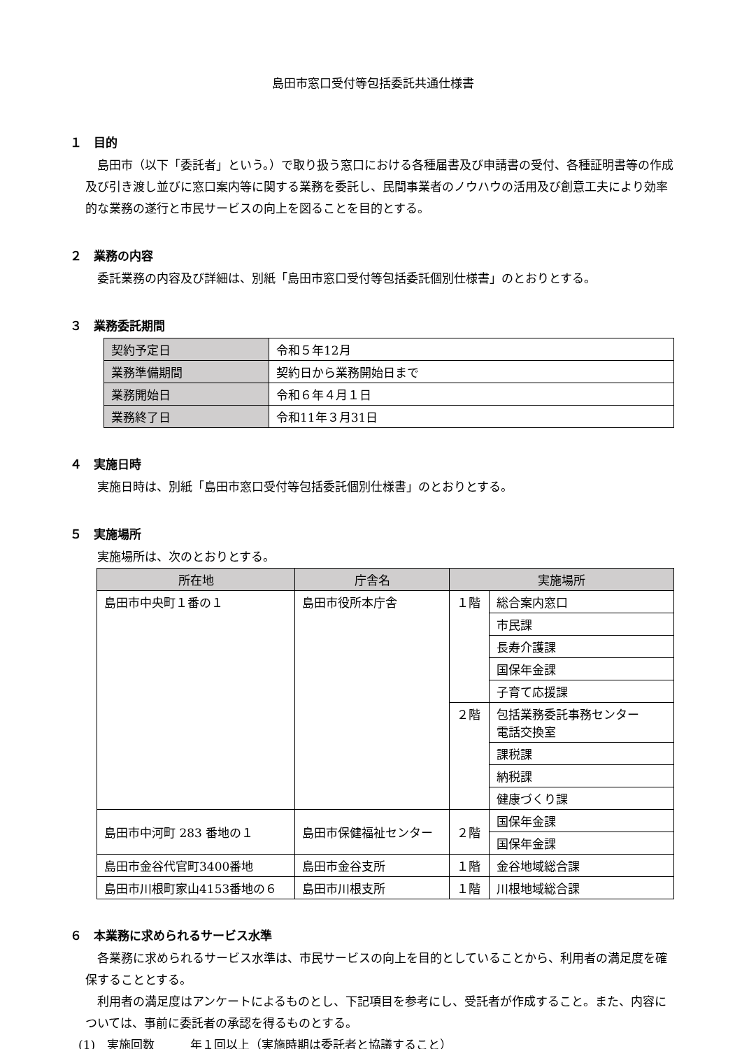島田市窓口受付等包括委託共通仕様書
１　目的
島田市（以下「委託者」という。）で取り扱う窓口における各種届書及び申請書の受付、各種証明書等の作成及び引き渡し並びに窓口案内等に関する業務を委託し、民間事業者のノウハウの活用及び創意工夫により効率的な業務の遂行と市民サービスの向上を図ることを目的とする。
２　業務の内容
委託業務の内容及び詳細は、別紙「島田市窓口受付等包括委託個別仕様書」のとおりとする。
３　業務委託期間
| 契約予定日 | 令和５年12月 |
| 業務準備期間 | 契約日から業務開始日まで |
| 業務開始日 | 令和６年４月１日 |
| 業務終了日 | 令和11年３月31日 |
４　実施日時
実施日時は、別紙「島田市窓口受付等包括委託個別仕様書」のとおりとする。
５　実施場所
実施場所は、次のとおりとする。
| 所在地 | 庁舎名 | 実施場所 | |
| --- | --- | --- | --- |
| 島田市中央町１番の１ | 島田市役所本庁舎 | １階 | 総合案内窓口 |
| | | | 市民課 |
| | | | 長寿介護課 |
| | | | 国保年金課 |
| | | | 子育て応援課 |
| | | ２階 | 包括業務委託事務センター 電話交換室 |
| | | | 課税課 |
| | | | 納税課 |
| | | | 健康づくり課 |
| 島田市中河町 283 番地の１ | 島田市保健福祉センター | ２階 | 国保年金課 |
| | | | 国保年金課 |
| 島田市金谷代官町3400番地 | 島田市金谷支所 | １階 | 金谷地域総合課 |
| 島田市川根町家山4153番地の６ | 島田市川根支所 | １階 | 川根地域総合課 |
６　本業務に求められるサービス水準
各業務に求められるサービス水準は、市民サービスの向上を目的としていることから、利用者の満足度を確保することとする。
利用者の満足度はアンケートによるものとし、下記項目を参考にし、受託者が作成すること。また、内容については、事前に委託者の承認を得るものとする。
(1)　実施回数　　　年１回以上（実施時期は委託者と協議すること）